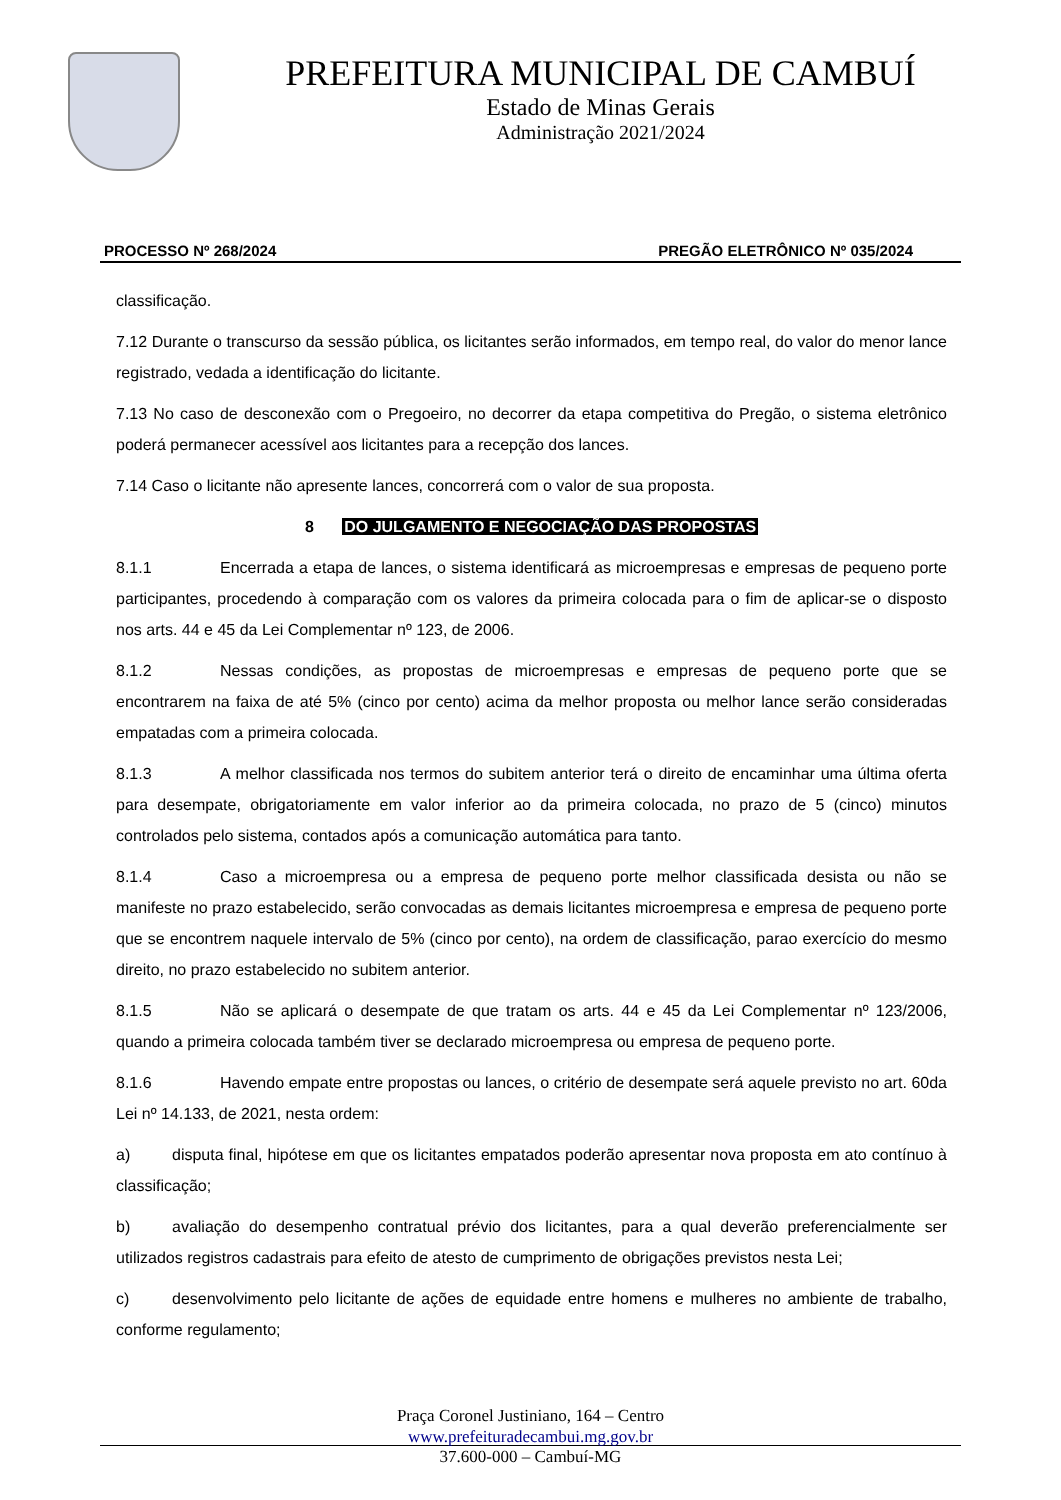PREFEITURA MUNICIPAL DE CAMBUÍ
Estado de Minas Gerais
Administração 2021/2024
PROCESSO Nº 268/2024 PREGÃO ELETRÔNICO Nº 035/2024
classificação.
7.12 Durante o transcurso da sessão pública, os licitantes serão informados, em tempo real, do valor do menor lance registrado, vedada a identificação do licitante.
7.13 No caso de desconexão com o Pregoeiro, no decorrer da etapa competitiva do Pregão, o sistema eletrônico poderá permanecer acessível aos licitantes para a recepção dos lances.
7.14 Caso o licitante não apresente lances, concorrerá com o valor de sua proposta.
8 DO JULGAMENTO E NEGOCIAÇÃO DAS PROPOSTAS
8.1.1 Encerrada a etapa de lances, o sistema identificará as microempresas e empresas de pequeno porte participantes, procedendo à comparação com os valores da primeira colocada para o fim de aplicar-se o disposto nos arts. 44 e 45 da Lei Complementar nº 123, de 2006.
8.1.2 Nessas condições, as propostas de microempresas e empresas de pequeno porte que se encontrarem na faixa de até 5% (cinco por cento) acima da melhor proposta ou melhor lance serão consideradas empatadas com a primeira colocada.
8.1.3 A melhor classificada nos termos do subitem anterior terá o direito de encaminhar uma última oferta para desempate, obrigatoriamente em valor inferior ao da primeira colocada, no prazo de 5 (cinco) minutos controlados pelo sistema, contados após a comunicação automática para tanto.
8.1.4 Caso a microempresa ou a empresa de pequeno porte melhor classificada desista ou não se manifeste no prazo estabelecido, serão convocadas as demais licitantes microempresa e empresa de pequeno porte que se encontrem naquele intervalo de 5% (cinco por cento), na ordem de classificação, parao exercício do mesmo direito, no prazo estabelecido no subitem anterior.
8.1.5 Não se aplicará o desempate de que tratam os arts. 44 e 45 da Lei Complementar nº 123/2006, quando a primeira colocada também tiver se declarado microempresa ou empresa de pequeno porte.
8.1.6 Havendo empate entre propostas ou lances, o critério de desempate será aquele previsto no art. 60da Lei nº 14.133, de 2021, nesta ordem:
a) disputa final, hipótese em que os licitantes empatados poderão apresentar nova proposta em ato contínuo à classificação;
b) avaliação do desempenho contratual prévio dos licitantes, para a qual deverão preferencialmente ser utilizados registros cadastrais para efeito de atesto de cumprimento de obrigações previstos nesta Lei;
c) desenvolvimento pelo licitante de ações de equidade entre homens e mulheres no ambiente de trabalho, conforme regulamento;
Praça Coronel Justiniano, 164 – Centro
www.prefeituradecambui.mg.gov.br
37.600-000 – Cambuí-MG